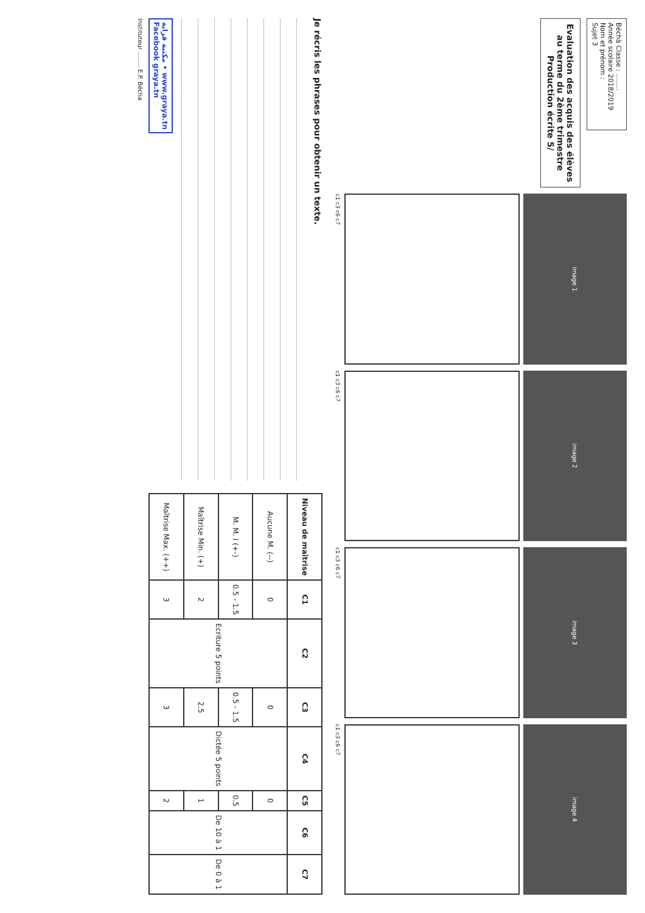Béchà Classe : ........
Année scolaire 2018/2019
Nom et prénom :
Sujet 3
Evaluation des acquis des élèves
au terme du 2ème trimestre
Production écrite 5/
image 1
c1 c3 c6 c7
image 2
c1 c3 c6 c7
image 3
c1 c3 c6 c7
image 4
c1 c3 c6 c7
Je récris les phrases pour obtenir un texte.
مكتبة قراية • www.graya.tn
Facebook graya.tn
| Niveau de maîtrise | C1 | C2 | C3 | C4 | C5 | C6 | C7 |
| --- | --- | --- | --- | --- | --- | --- | --- |
| Aucune M. (--) | 0 | Ecriture 5 points | 0 | Dictée 5 points | 0 | De 10 à 1 | De 0 à 1 |
| M. M. I (+-) | 0.5 - 1.5 | | 0.5 - 1.5 | | 0.5 | | |
| Maîtrise Min. (+) | 2 | | 2.5 | | 1 | | |
| Maîtrise Max. (++) | 3 | | 3 | | 2 | | |
Instituteur ........ E.P. Bécha